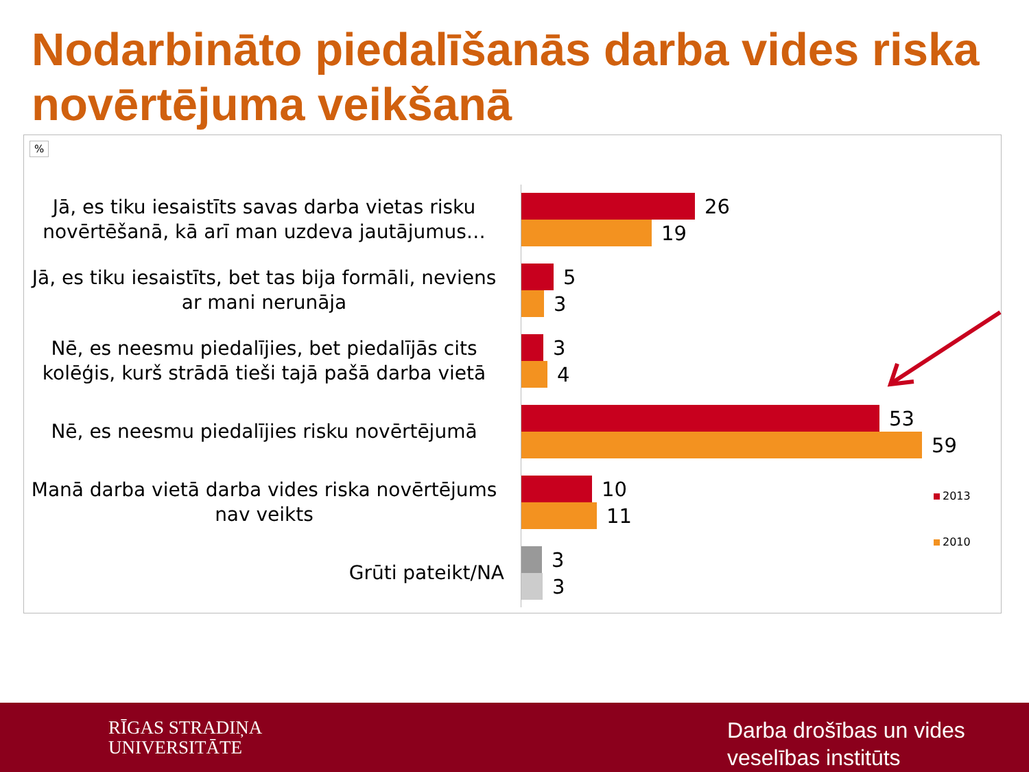Nodarbināto piedalīšanās darba vides riska novērtējuma veikšanā
%
Jā, es tiku iesaistīts savas darba vietas risku novērtēšanā, kā arī man uzdeva jautājumus…
26
19
Jā, es tiku iesaistīts, bet tas bija formāli, neviens ar mani nerunāja
5
3
Nē, es neesmu piedalījies, bet piedalījās cits kolēģis, kurš strādā tieši tajā pašā darba vietā
3
4
Nē, es neesmu piedalījies risku novērtējumā
53
59
Manā darba vietā darba vides riska novērtējums nav veikts
10
11
Grūti pateikt/NA
3
3
2013
2010
RĪGAS STRADIŅA
UNIVERSITĀTE
Darba drošības un vides
veselības institūts